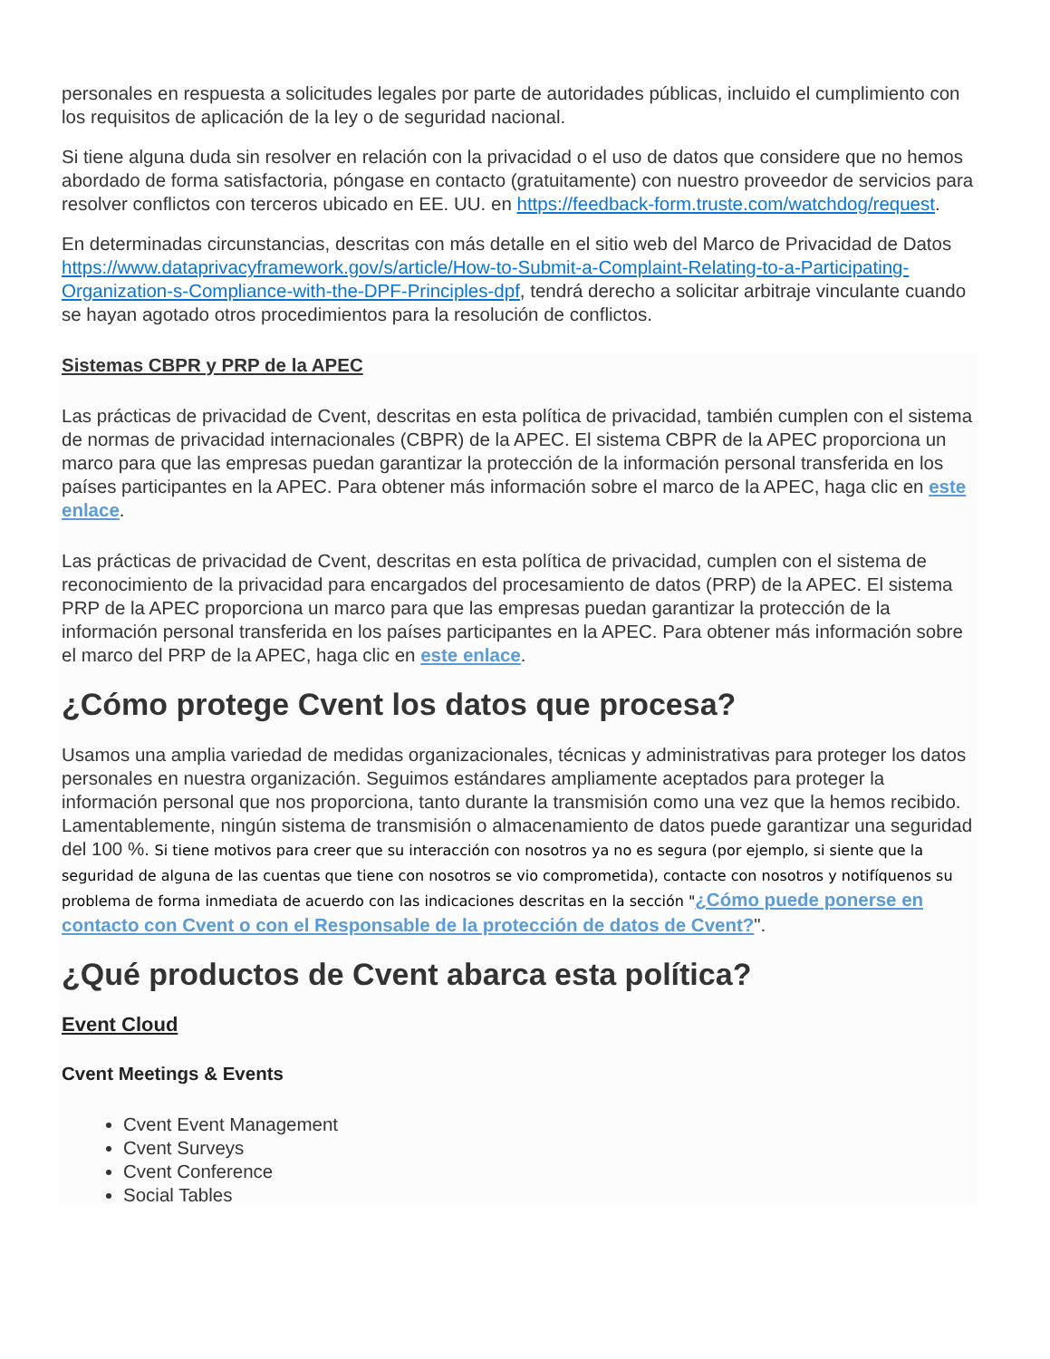personales en respuesta a solicitudes legales por parte de autoridades públicas, incluido el cumplimiento con los requisitos de aplicación de la ley o de seguridad nacional.
Si tiene alguna duda sin resolver en relación con la privacidad o el uso de datos que considere que no hemos abordado de forma satisfactoria, póngase en contacto (gratuitamente) con nuestro proveedor de servicios para resolver conflictos con terceros ubicado en EE. UU. en https://feedback-form.truste.com/watchdog/request.
En determinadas circunstancias, descritas con más detalle en el sitio web del Marco de Privacidad de Datos https://www.dataprivacyframework.gov/s/article/How-to-Submit-a-Complaint-Relating-to-a-Participating-Organization-s-Compliance-with-the-DPF-Principles-dpf, tendrá derecho a solicitar arbitraje vinculante cuando se hayan agotado otros procedimientos para la resolución de conflictos.
Sistemas CBPR y PRP de la APEC
Las prácticas de privacidad de Cvent, descritas en esta política de privacidad, también cumplen con el sistema de normas de privacidad internacionales (CBPR) de la APEC. El sistema CBPR de la APEC proporciona un marco para que las empresas puedan garantizar la protección de la información personal transferida en los países participantes en la APEC. Para obtener más información sobre el marco de la APEC, haga clic en este enlace.
Las prácticas de privacidad de Cvent, descritas en esta política de privacidad, cumplen con el sistema de reconocimiento de la privacidad para encargados del procesamiento de datos (PRP) de la APEC. El sistema PRP de la APEC proporciona un marco para que las empresas puedan garantizar la protección de la información personal transferida en los países participantes en la APEC. Para obtener más información sobre el marco del PRP de la APEC, haga clic en este enlace.
¿Cómo protege Cvent los datos que procesa?
Usamos una amplia variedad de medidas organizacionales, técnicas y administrativas para proteger los datos personales en nuestra organización. Seguimos estándares ampliamente aceptados para proteger la información personal que nos proporciona, tanto durante la transmisión como una vez que la hemos recibido. Lamentablemente, ningún sistema de transmisión o almacenamiento de datos puede garantizar una seguridad del 100 %. Si tiene motivos para creer que su interacción con nosotros ya no es segura (por ejemplo, si siente que la seguridad de alguna de las cuentas que tiene con nosotros se vio comprometida), contacte con nosotros y notifíquenos su problema de forma inmediata de acuerdo con las indicaciones descritas en la sección "¿Cómo puede ponerse en contacto con Cvent o con el Responsable de la protección de datos de Cvent?".
¿Qué productos de Cvent abarca esta política?
Event Cloud
Cvent Meetings & Events
Cvent Event Management
Cvent Surveys
Cvent Conference
Social Tables